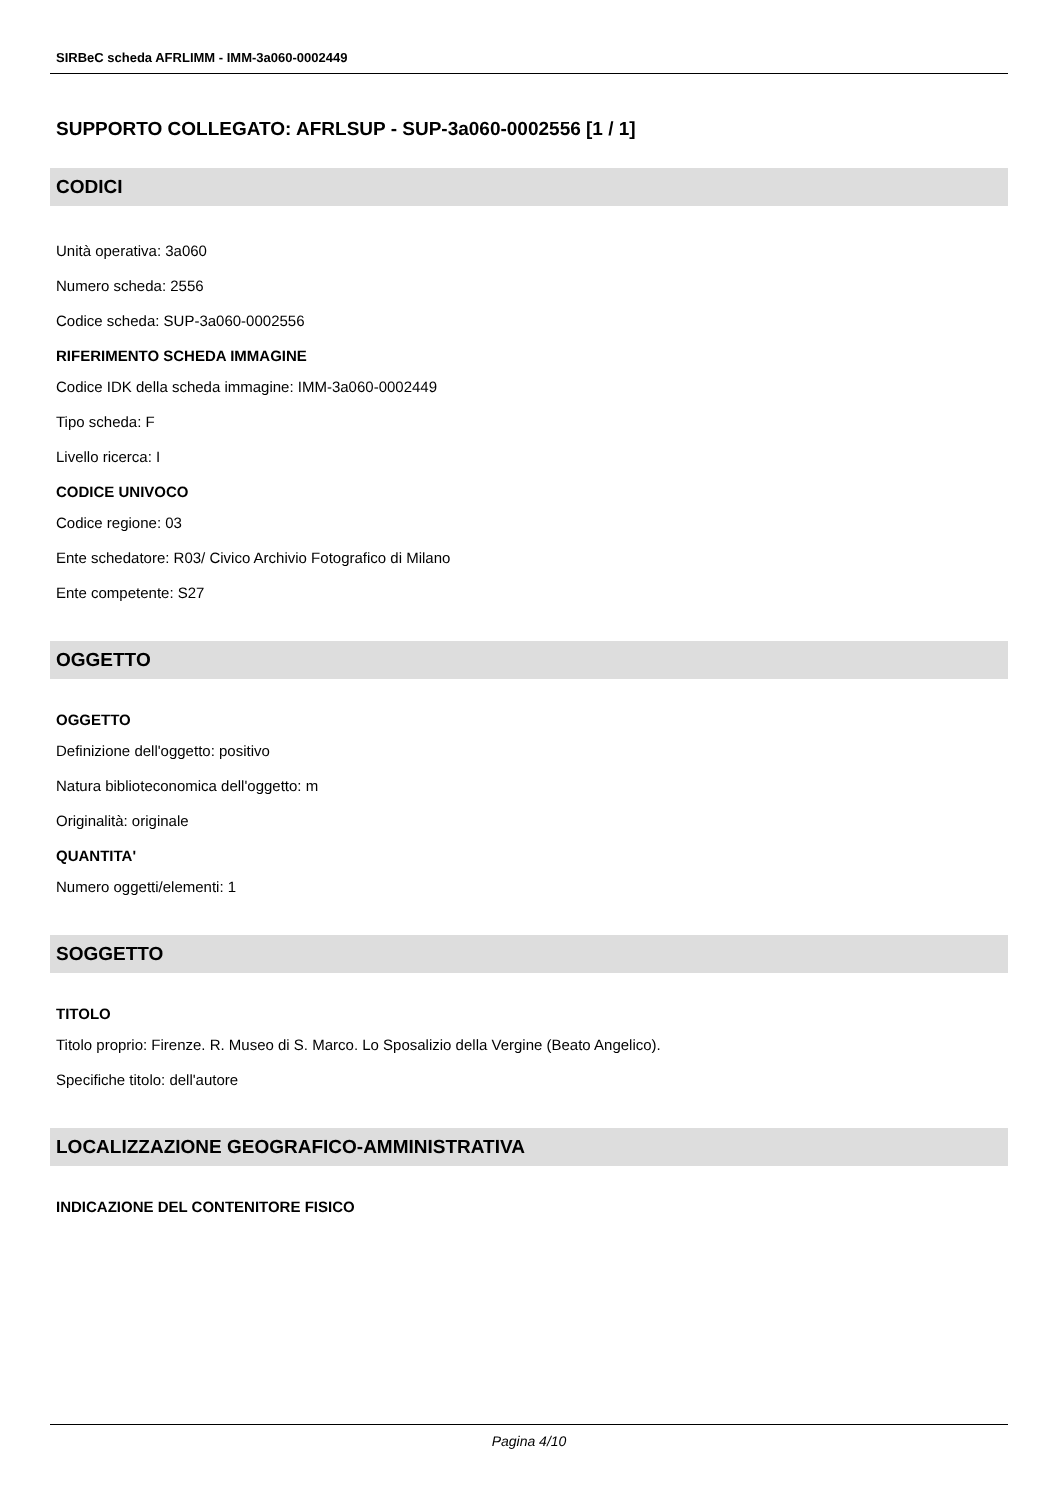SIRBeC scheda AFRLIMM - IMM-3a060-0002449
SUPPORTO COLLEGATO: AFRLSUP - SUP-3a060-0002556 [1 / 1]
CODICI
Unità operativa: 3a060
Numero scheda: 2556
Codice scheda: SUP-3a060-0002556
RIFERIMENTO SCHEDA IMMAGINE
Codice IDK della scheda immagine: IMM-3a060-0002449
Tipo scheda: F
Livello ricerca: I
CODICE UNIVOCO
Codice regione: 03
Ente schedatore: R03/ Civico Archivio Fotografico di Milano
Ente competente: S27
OGGETTO
OGGETTO
Definizione dell'oggetto: positivo
Natura biblioteconomica dell'oggetto: m
Originalità: originale
QUANTITA'
Numero oggetti/elementi: 1
SOGGETTO
TITOLO
Titolo proprio: Firenze. R. Museo di S. Marco. Lo Sposalizio della Vergine (Beato Angelico).
Specifiche titolo: dell'autore
LOCALIZZAZIONE GEOGRAFICO-AMMINISTRATIVA
INDICAZIONE DEL CONTENITORE FISICO
Pagina 4/10